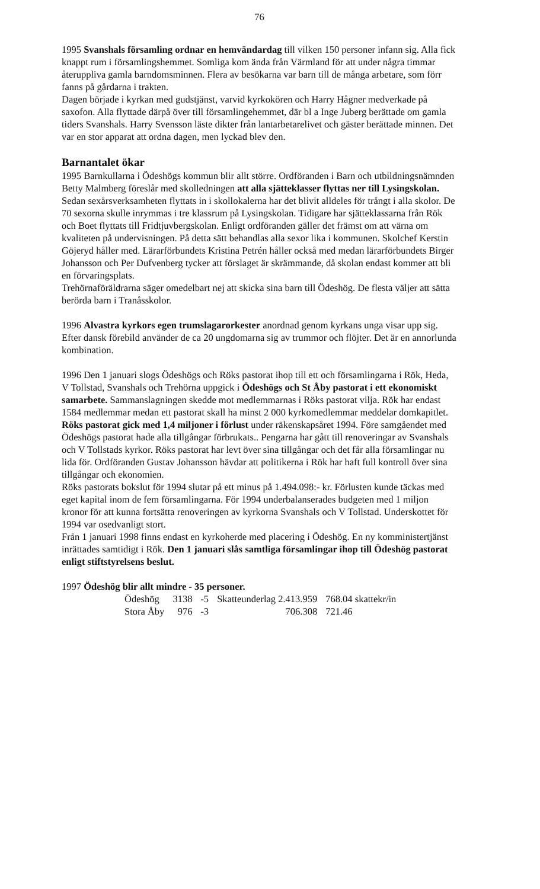76
1995 Svanshals församling ordnar en hemvändardag till vilken 150 personer infann sig. Alla fick knappt rum i församlingshemmet. Somliga kom ända från Värmland för att under några timmar återuppliva gamla barndomsminnen. Flera av besökarna var barn till de många arbetare, som förr fanns på gårdarna i trakten.
Dagen började i kyrkan med gudstjänst, varvid kyrkokören och Harry Hågner medverkade på saxofon. Alla flyttade därpå över till församlingehemmet, där bl a Inge Juberg berättade om gamla tiders Svanshals. Harry Svensson läste dikter från lantarbetarelivet och gäster berättade minnen. Det var en stor apparat att ordna dagen, men lyckad blev den.
Barnantalet ökar
1995 Barnkullarna i Ödeshögs kommun blir allt större. Ordföranden i Barn och utbildningsnämnden Betty Malmberg föreslår med skolledningen att alla sjätteklasser flyttas ner till Lysingskolan. Sedan sexårsverksamheten flyttats in i skollokalerna har det blivit alldeles för trångt i alla skolor. De 70 sexorna skulle inrymmas i tre klassrum på Lysingskolan. Tidigare har sjätteklassarna från Rök och Boet flyttats till Fridtjuvbergskolan. Enligt ordföranden gäller det främst om att värna om kvaliteten på undervisningen. På detta sätt behandlas alla sexor lika i kommunen. Skolchef Kerstin Göjeryd håller med. Lärarförbundets Kristina Petrén håller också med medan lärarförbundets Birger Johansson och Per Dufvenberg tycker att förslaget är skrämmande, då skolan endast kommer att bli en förvaringsplats.
Trehörnaföräldrarna säger omedelbart nej att skicka sina barn till Ödeshög. De flesta väljer att sätta berörda barn i Tranåsskolor.
1996 Alvastra kyrkors egen trumslagarorkester anordnad genom kyrkans unga visar upp sig. Efter dansk förebild använder de ca 20 ungdomarna sig av trummor och flöjter. Det är en annorlunda kombination.
1996 Den 1 januari slogs Ödeshögs och Röks pastorat ihop till ett och församlingarna i Rök, Heda, V Tollstad, Svanshals och Trehörna uppgick i Ödeshögs och St Åby pastorat i ett ekonomiskt samarbete. Sammanslagningen skedde mot medlemmarnas i Röks pastorat vilja. Rök har endast 1584 medlemmar medan ett pastorat skall ha minst 2 000 kyrkomedlemmar meddelar domkapitlet.
Röks pastorat gick med 1,4 miljoner i förlust under räkenskapsåret 1994. Före samgåendet med Ödeshögs pastorat hade alla tillgångar förbrukats.. Pengarna har gått till renoveringar av Svanshals och V Tollstads kyrkor. Röks pastorat har levt över sina tillgångar och det får alla församlingar nu lida för. Ordföranden Gustav Johansson hävdar att politikerna i Rök har haft full kontroll över sina tillgångar och ekonomien.
Röks pastorats bokslut för 1994 slutar på ett minus på 1.494.098:- kr. Förlusten kunde täckas med eget kapital inom de fem församlingarna. För 1994 underbalanserades budgeten med 1 miljon kronor för att kunna fortsätta renoveringen av kyrkorna Svanshals och V Tollstad. Underskottet för 1994 var osedvanligt stort.
Från 1 januari 1998 finns endast en kyrkoherde med placering i Ödeshög. En ny komministertjänst inrättades samtidigt i Rök. Den 1 januari slås samtliga församlingar ihop till Ödeshög pastorat enligt stiftstyrelsens beslut.
1997 Ödeshög blir allt mindre - 35 personer.
| Ödeshög | 3138 | -5 | Skatteunderlag 2.413.959 | 768.04 skattekr/in |
| Stora Åby | 976 | -3 | 706.308 | 721.46 |